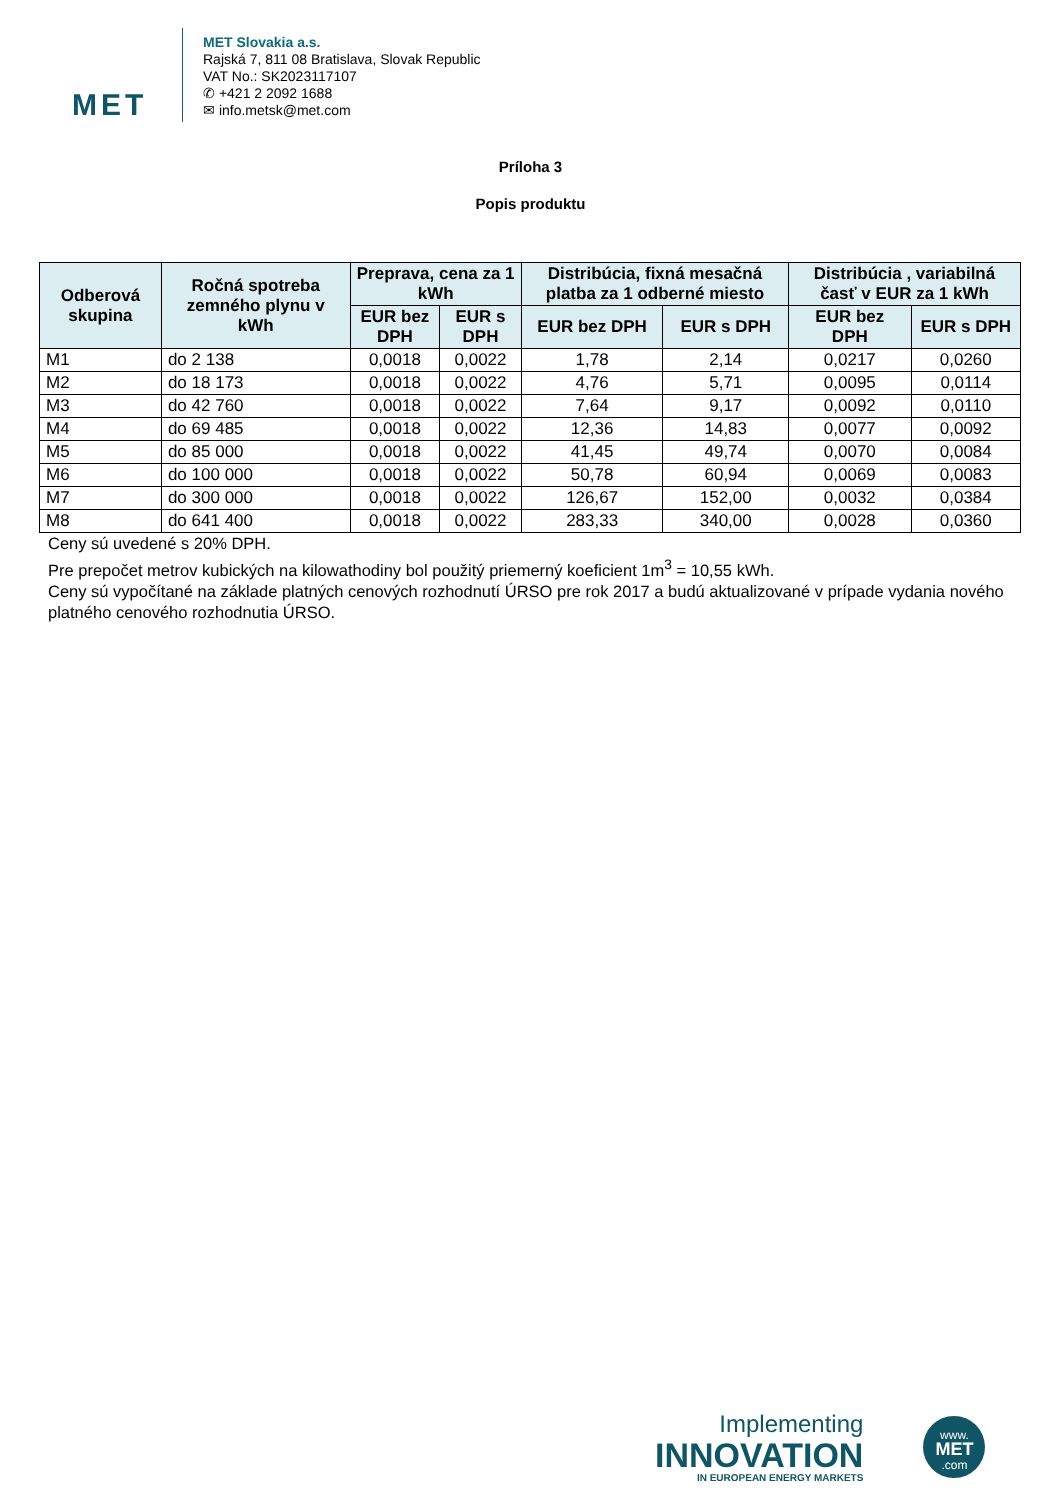MET
MET Slovakia a.s.
Rajská 7, 811 08 Bratislava, Slovak Republic
VAT No.: SK2023117107
✆ +421 2 2092 1688
✉ info.metsk@met.com
Príloha 3
Popis produktu
| Odberová skupina | Ročná spotreba zemného plynu v kWh | Preprava, cena za 1 kWh | | Distribúcia, fixná mesačná platba za 1 odberné miesto | | Distribúcia , variabilná časť v EUR za 1 kWh | |
| --- | --- | --- | --- | --- | --- | --- | --- |
| | | EUR bez DPH | EUR s DPH | EUR bez DPH | EUR s DPH | EUR bez DPH | EUR s DPH |
| M1 | do 2 138 | 0,0018 | 0,0022 | 1,78 | 2,14 | 0,0217 | 0,0260 |
| M2 | do 18 173 | 0,0018 | 0,0022 | 4,76 | 5,71 | 0,0095 | 0,0114 |
| M3 | do 42 760 | 0,0018 | 0,0022 | 7,64 | 9,17 | 0,0092 | 0,0110 |
| M4 | do 69 485 | 0,0018 | 0,0022 | 12,36 | 14,83 | 0,0077 | 0,0092 |
| M5 | do 85 000 | 0,0018 | 0,0022 | 41,45 | 49,74 | 0,0070 | 0,0084 |
| M6 | do 100 000 | 0,0018 | 0,0022 | 50,78 | 60,94 | 0,0069 | 0,0083 |
| M7 | do 300 000 | 0,0018 | 0,0022 | 126,67 | 152,00 | 0,0032 | 0,0384 |
| M8 | do 641 400 | 0,0018 | 0,0022 | 283,33 | 340,00 | 0,0028 | 0,0360 |
Ceny sú uvedené s 20% DPH.
Pre prepočet metrov kubických na kilowathodiny bol použitý priemerný koeficient 1m<sup>3</sup> = 10,55 kWh.
Ceny sú vypočítané na základe platných cenových rozhodnutí ÚRSO pre rok 2017 a budú aktualizované v prípade vydania nového platného cenového rozhodnutia ÚRSO.
Implementing
INNOVATION
IN EUROPEAN ENERGY MARKETS
www.
MET
.com